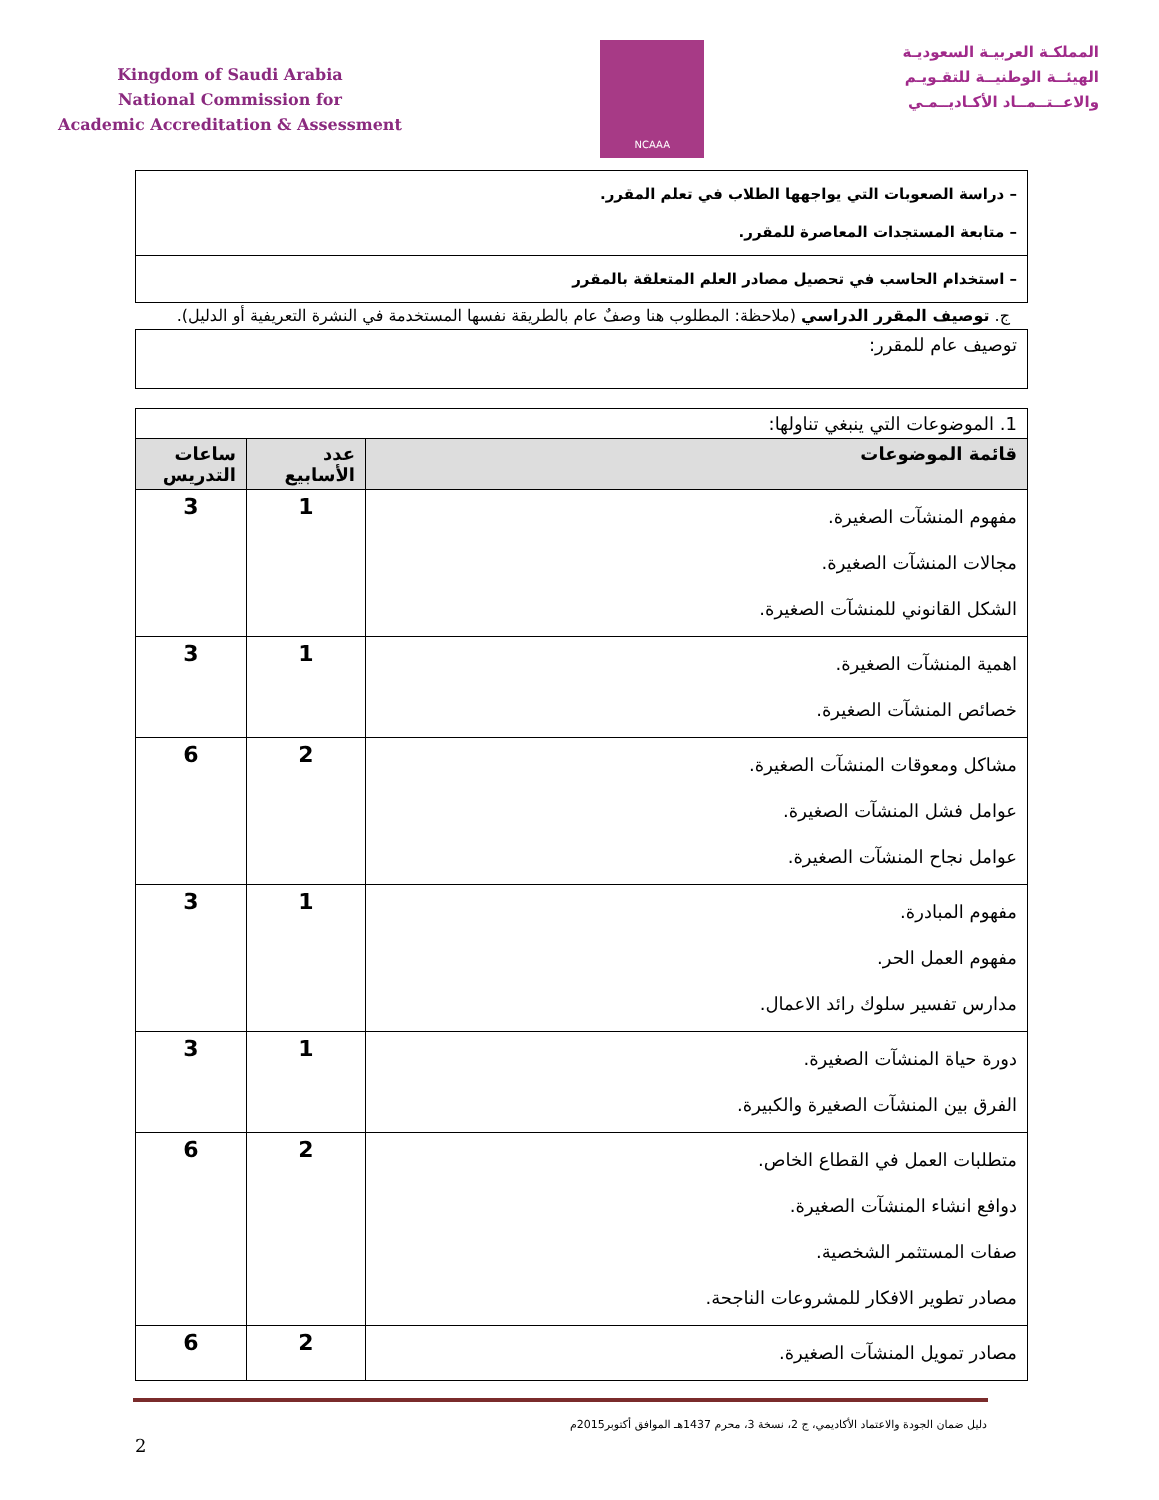Kingdom of Saudi Arabia
National Commission for
Academic Accreditation & Assessment
NCAAA
المملكـة العربيـة السعوديـة
الهيئــة الوطنيــة للتقـويـم
والاعــتــمــاد الأكـاديــمـي
| – دراسة الصعوبات التي يواجهها الطلاب في تعلم المقرر. – متابعة المستجدات المعاصرة للمقرر. |
| – استخدام الحاسب في تحصيل مصادر العلم المتعلقة بالمقرر |
ج. توصيف المقرر الدراسي (ملاحظة: المطلوب هنا وصفٌ عام بالطريقة نفسها المستخدمة في النشرة التعريفية أو الدليل).
| توصيف عام للمقرر: |
| 1. الموضوعات التي ينبغي تناولها: | | |
| قائمة الموضوعات | عدد الأسابيع | ساعات التدريس |
| مفهوم المنشآت الصغيرة. مجالات المنشآت الصغيرة. الشكل القانوني للمنشآت الصغيرة. | 1 | 3 |
| اهمية المنشآت الصغيرة. خصائص المنشآت الصغيرة. | 1 | 3 |
| مشاكل ومعوقات المنشآت الصغيرة. عوامل فشل المنشآت الصغيرة. عوامل نجاح المنشآت الصغيرة. | 2 | 6 |
| مفهوم المبادرة. مفهوم العمل الحر. مدارس تفسير سلوك رائد الاعمال. | 1 | 3 |
| دورة حياة المنشآت الصغيرة. الفرق بين المنشآت الصغيرة والكبيرة. | 1 | 3 |
| متطلبات العمل في القطاع الخاص. دوافع انشاء المنشآت الصغيرة. صفات المستثمر الشخصية. مصادر تطوير الافكار للمشروعات الناجحة. | 2 | 6 |
| مصادر تمويل المنشآت الصغيرة. | 2 | 6 |
دليل ضمان الجودة والاعتماد الأكاديمي، ج 2، نسخة 3، محرم 1437هـ الموافق أكتوبر2015م
2